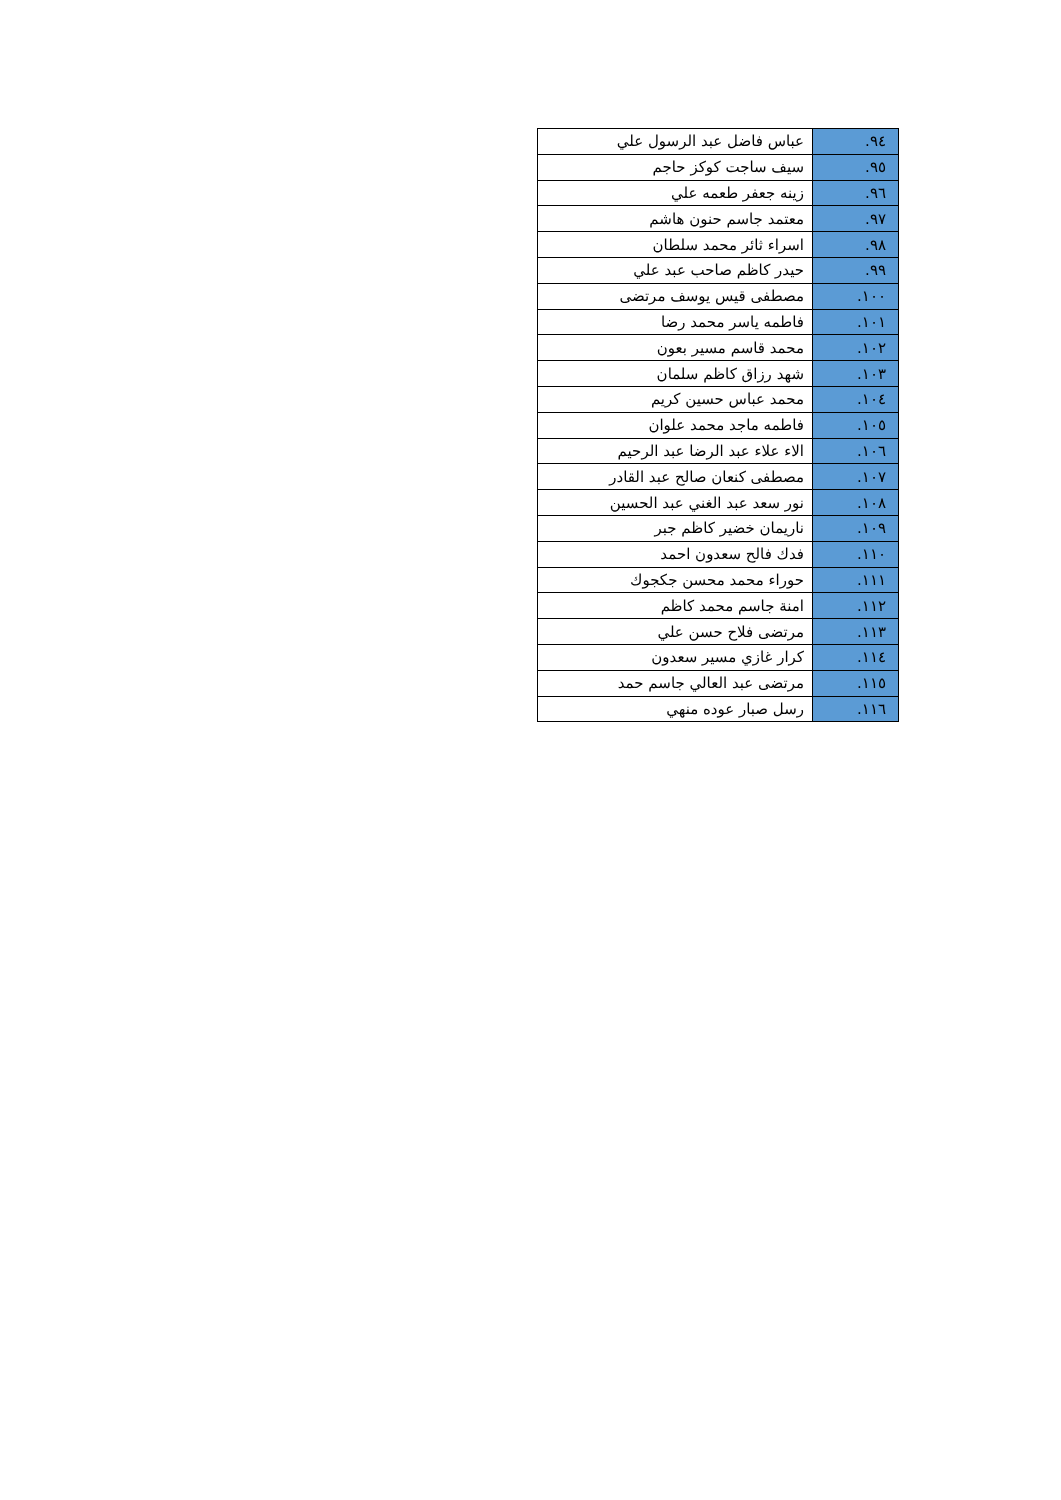| ٩٤. | عباس فاضل عبد الرسول علي |
| ٩٥. | سيف ساجت كوكز حاجم |
| ٩٦. | زينه جعفر طعمه علي |
| ٩٧. | معتمد جاسم حنون هاشم |
| ٩٨. | اسراء ثائر محمد سلطان |
| ٩٩. | حيدر كاظم صاحب عبد علي |
| ١٠٠. | مصطفى قيس يوسف مرتضى |
| ١٠١. | فاطمه ياسر محمد رضا |
| ١٠٢. | محمد قاسم مسير بعون |
| ١٠٣. | شهد رزاق كاظم سلمان |
| ١٠٤. | محمد عباس حسين كريم |
| ١٠٥. | فاطمه ماجد محمد علوان |
| ١٠٦. | الاء علاء عبد الرضا عبد الرحيم |
| ١٠٧. | مصطفى كنعان صالح عبد القادر |
| ١٠٨. | نور سعد عبد الغني عبد الحسين |
| ١٠٩. | ناريمان خضير كاظم جبر |
| ١١٠. | فدك فالح سعدون احمد |
| ١١١. | حوراء محمد محسن جكجوك |
| ١١٢. | امنة جاسم محمد كاظم |
| ١١٣. | مرتضى فلاح حسن علي |
| ١١٤. | كرار غازي مسير سعدون |
| ١١٥. | مرتضى عبد العالي جاسم حمد |
| ١١٦. | رسل صبار عوده منهي |